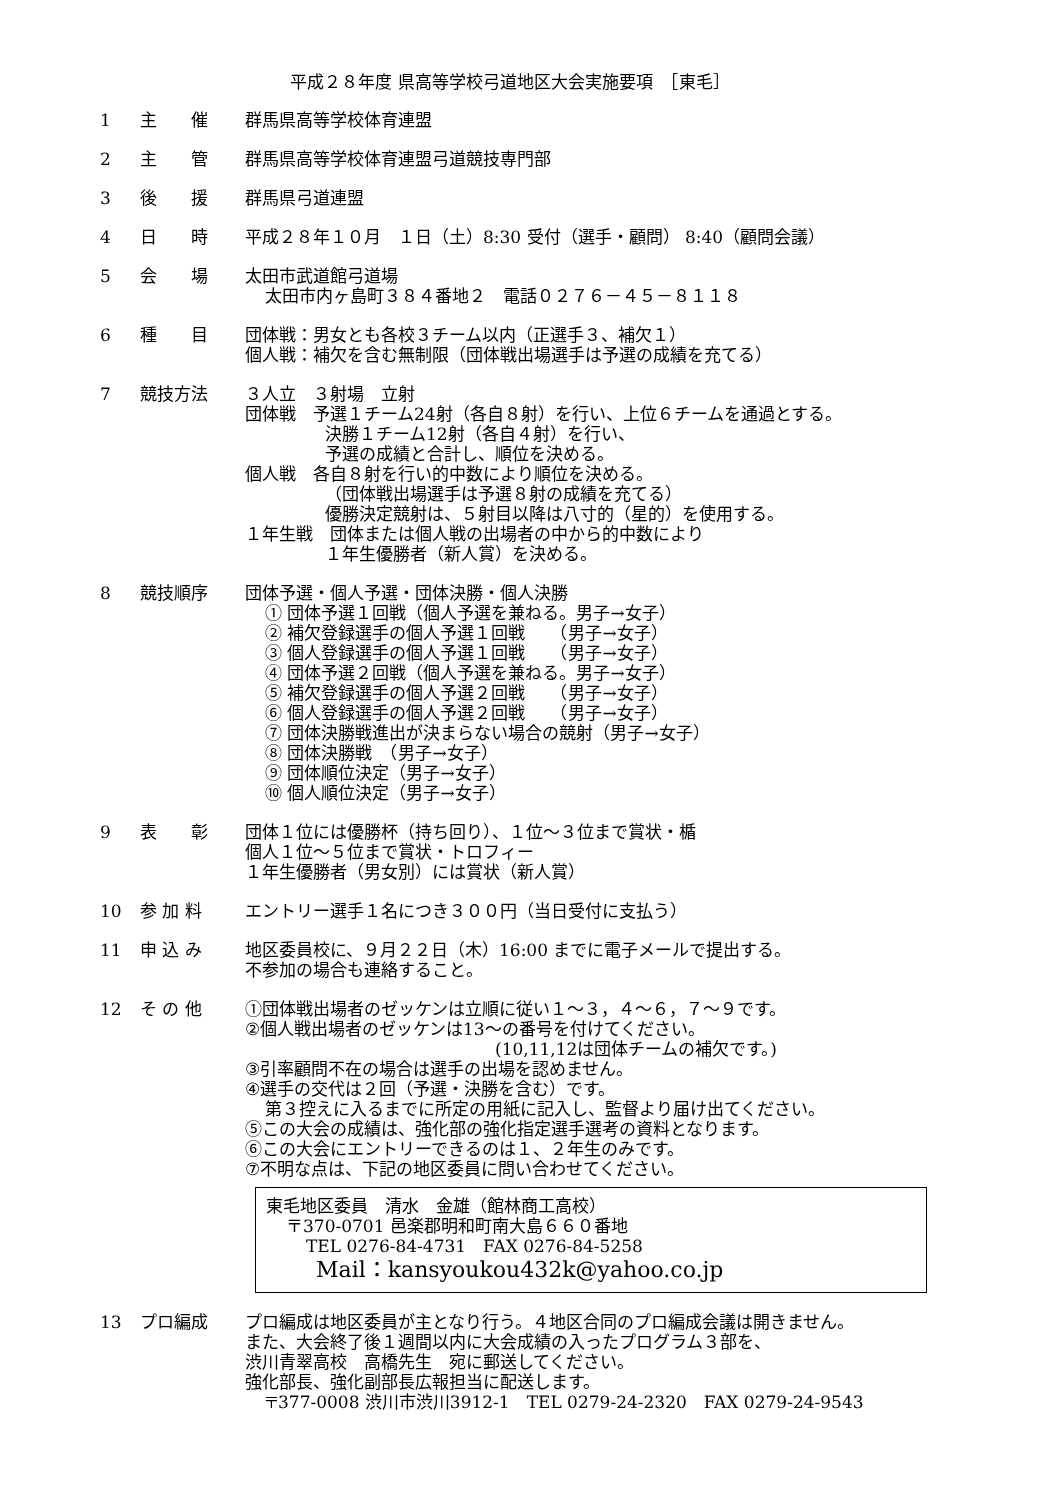平成２８年度 県高等学校弓道地区大会実施要項　［東毛］
1 主　　催 群馬県高等学校体育連盟
2 主　　管 群馬県高等学校体育連盟弓道競技専門部
3 後　　援 群馬県弓道連盟
4 日　　時 平成２８年１０月　１日（土）8:30 受付（選手・顧問） 8:40（顧問会議）
5 会　　場 太田市武道館弓道場
太田市内ヶ島町３８４番地２　電話０２７６－４５－８１１８
6 種　　目 団体戦：男女とも各校３チーム以内（正選手３、補欠１）
個人戦：補欠を含む無制限（団体戦出場選手は予選の成績を充てる）
7 競技方法 ３人立　３射場　立射
団体戦　予選１チーム24射（各自８射）を行い、上位６チームを通過とする。
決勝１チーム12射（各自４射）を行い、
予選の成績と合計し、順位を決める。
個人戦　各自８射を行い的中数により順位を決める。
（団体戦出場選手は予選８射の成績を充てる）
優勝決定競射は、５射目以降は八寸的（星的）を使用する。
１年生戦　団体または個人戦の出場者の中から的中数により
１年生優勝者（新人賞）を決める。
8 競技順序 団体予選・個人予選・団体決勝・個人決勝
① 団体予選１回戦（個人予選を兼ねる。男子→女子）
② 補欠登録選手の個人予選１回戦　　（男子→女子）
③ 個人登録選手の個人予選１回戦　　（男子→女子）
④ 団体予選２回戦（個人予選を兼ねる。男子→女子）
⑤ 補欠登録選手の個人予選２回戦　　（男子→女子）
⑥ 個人登録選手の個人予選２回戦　　（男子→女子）
⑦ 団体決勝戦進出が決まらない場合の競射（男子→女子）
⑧ 団体決勝戦　（男子→女子）
⑨ 団体順位決定（男子→女子）
⑩ 個人順位決定（男子→女子）
9 表　　彰 団体１位には優勝杯（持ち回り）、１位～３位まで賞状・楯
個人１位～５位まで賞状・トロフィー
１年生優勝者（男女別）には賞状（新人賞）
10 参 加 料 エントリー選手１名につき３００円（当日受付に支払う）
11 申 込 み 地区委員校に、９月２２日（木）16:00 までに電子メールで提出する。
不参加の場合も連絡すること。
12 そ の 他 ①団体戦出場者のゼッケンは立順に従い１～３，４～６，７～９です。
②個人戦出場者のゼッケンは13～の番号を付けてください。
(10,11,12は団体チームの補欠です。)
③引率顧問不在の場合は選手の出場を認めません。
④選手の交代は２回（予選・決勝を含む）です。
第３控えに入るまでに所定の用紙に記入し、監督より届け出てください。
⑤この大会の成績は、強化部の強化指定選手選考の資料となります。
⑥この大会にエントリーできるのは１、２年生のみです。
⑦不明な点は、下記の地区委員に問い合わせてください。
東毛地区委員　清水　金雄（館林商工高校）
〒370-0701 邑楽郡明和町南大島６６０番地
TEL 0276-84-4731　FAX 0276-84-5258
Mail：kansyoukou432k@yahoo.co.jp
13 プロ編成 プロ編成は地区委員が主となり行う。４地区合同のプロ編成会議は開きません。
また、大会終了後１週間以内に大会成績の入ったプログラム３部を、
渋川青翠高校　高橋先生　宛に郵送してください。
強化部長、強化副部長広報担当に配送します。
〒377-0008 渋川市渋川3912-1　TEL 0279-24-2320　FAX 0279-24-9543